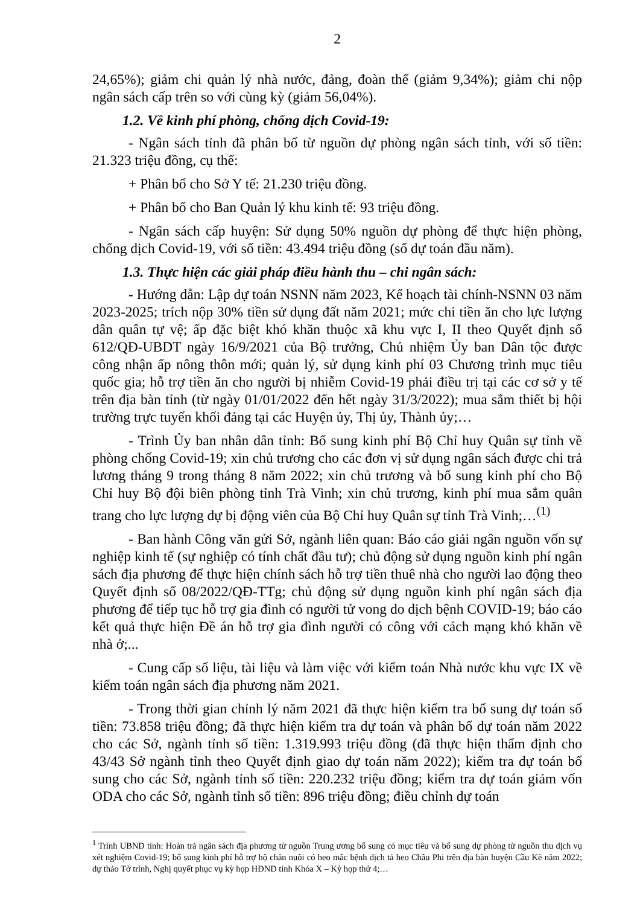2
24,65%); giảm chi quản lý nhà nước, đảng, đoàn thể (giảm 9,34%); giảm chi nộp ngân sách cấp trên so với cùng kỳ (giảm 56,04%).
1.2. Về kinh phí phòng, chống dịch Covid-19:
- Ngân sách tỉnh đã phân bổ từ nguồn dự phòng ngân sách tỉnh, với số tiền: 21.323 triệu đồng, cụ thể:
+ Phân bổ cho Sở Y tế: 21.230 triệu đồng.
+ Phân bổ cho Ban Quản lý khu kinh tế: 93 triệu đồng.
- Ngân sách cấp huyện: Sử dụng 50% nguồn dự phòng để thực hiện phòng, chống dịch Covid-19, với số tiền: 43.494 triệu đồng (số dự toán đầu năm).
1.3. Thực hiện các giải pháp điều hành thu – chi ngân sách:
- Hướng dẫn: Lập dự toán NSNN năm 2023, Kế hoạch tài chính-NSNN 03 năm 2023-2025; trích nộp 30% tiền sử dụng đất năm 2021; mức chi tiền ăn cho lực lượng dân quân tự vệ; ấp đặc biệt khó khăn thuộc xã khu vực I, II theo Quyết định số 612/QĐ-UBDT ngày 16/9/2021 của Bộ trưởng, Chủ nhiệm Ủy ban Dân tộc được công nhận ấp nông thôn mới; quản lý, sử dụng kinh phí 03 Chương trình mục tiêu quốc gia; hỗ trợ tiền ăn cho người bị nhiễm Covid-19 phải điều trị tại các cơ sở y tế trên địa bàn tỉnh (từ ngày 01/01/2022 đến hết ngày 31/3/2022); mua sắm thiết bị hội trường trực tuyến khối đảng tại các Huyện ủy, Thị ủy, Thành ủy;…
- Trình Ủy ban nhân dân tỉnh: Bổ sung kinh phí Bộ Chỉ huy Quân sự tỉnh về phòng chống Covid-19; xin chủ trương cho các đơn vị sử dụng ngân sách được chi trả lương tháng 9 trong tháng 8 năm 2022; xin chủ trương và bổ sung kinh phí cho Bộ Chỉ huy Bộ đội biên phòng tỉnh Trà Vinh; xin chủ trương, kinh phí mua sắm quân trang cho lực lượng dự bị động viên của Bộ Chỉ huy Quân sự tỉnh Trà Vinh;…<sup>(1)</sup>
- Ban hành Công văn gửi Sở, ngành liên quan: Báo cáo giải ngân nguồn vốn sự nghiệp kinh tế (sự nghiệp có tính chất đầu tư); chủ động sử dụng nguồn kinh phí ngân sách địa phương để thực hiện chính sách hỗ trợ tiền thuê nhà cho người lao động theo Quyết định số 08/2022/QĐ-TTg; chủ động sử dụng nguồn kinh phí ngân sách địa phương để tiếp tục hỗ trợ gia đình có người tử vong do dịch bệnh COVID-19; báo cáo kết quả thực hiện Đề án hỗ trợ gia đình người có công với cách mạng khó khăn về nhà ở;...
- Cung cấp số liệu, tài liệu và làm việc với kiểm toán Nhà nước khu vực IX về kiểm toán ngân sách địa phương năm 2021.
- Trong thời gian chỉnh lý năm 2021 đã thực hiện kiểm tra bổ sung dự toán số tiền: 73.858 triệu đồng; đã thực hiện kiểm tra dự toán và phân bổ dự toán năm 2022 cho các Sở, ngành tỉnh số tiền: 1.319.993 triệu đồng (đã thực hiện thẩm định cho 43/43 Sở ngành tỉnh theo Quyết định giao dự toán năm 2022); kiểm tra dự toán bổ sung cho các Sở, ngành tỉnh số tiền: 220.232 triệu đồng; kiểm tra dự toán giảm vốn ODA cho các Sở, ngành tỉnh số tiền: 896 triệu đồng; điều chỉnh dự toán
<sup>1</sup> Trình UBND tỉnh: Hoàn trả ngân sách địa phương từ nguồn Trung ương bổ sung có mục tiêu và bổ sung dự phòng từ nguồn thu dịch vụ xét nghiệm Covid-19; bổ sung kinh phí hỗ trợ hộ chăn nuôi có heo mắc bệnh dịch tả heo Châu Phi trên địa bàn huyện Cầu Kè năm 2022; dự thảo Tờ trình, Nghị quyết phục vụ kỳ họp HĐND tỉnh Khóa X – Kỳ họp thứ 4;…